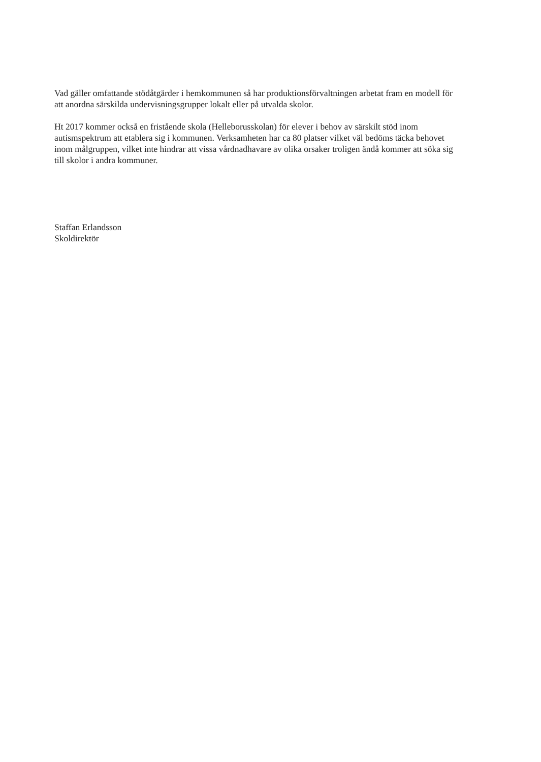Vad gäller omfattande stödåtgärder i hemkommunen så har produktionsförvaltningen arbetat fram en modell för att anordna särskilda undervisningsgrupper lokalt eller på utvalda skolor.
Ht 2017 kommer också en fristående skola (Helleborusskolan) för elever i behov av särskilt stöd inom autismspektrum att etablera sig i kommunen. Verksamheten har ca 80 platser vilket väl bedöms täcka behovet inom målgruppen, vilket inte hindrar att vissa vårdnadhavare av olika orsaker troligen ändå kommer att söka sig till skolor i andra kommuner.
Staffan Erlandsson
Skoldirektör